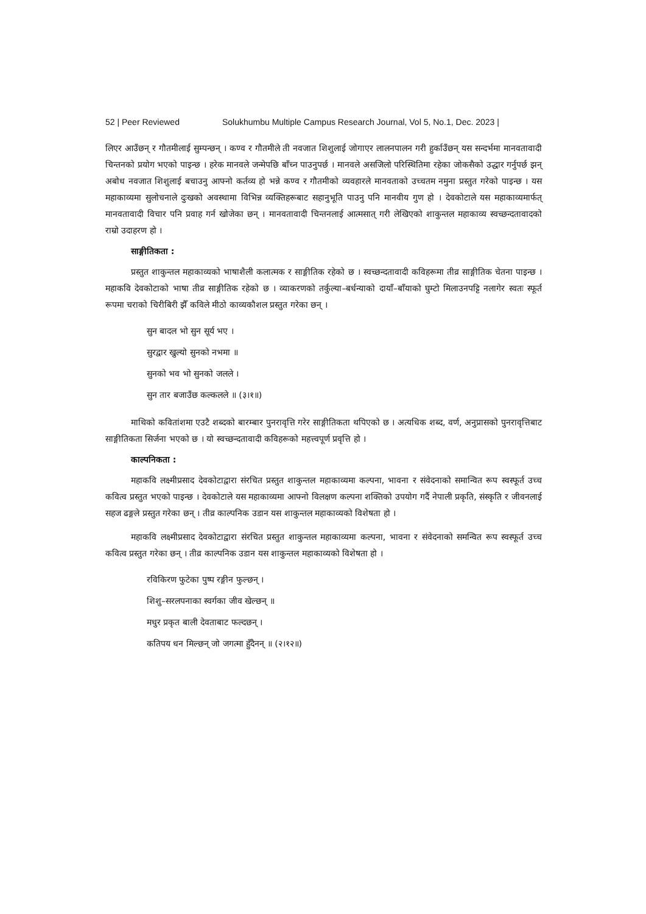52 | Peer Reviewed Solukhumbu Multiple Campus Research Journal, Vol 5, No.1, Dec. 2023 |
लिएर आउँछन् र गौतमीलाई सुम्पन्छन् । कण्व र गौतमीले ती नवजात शिशुलाई जोगाएर लालनपालन गरी हुर्काउँछन् यस सन्दर्भमा मानवतावादी चिन्तनको प्रयोग भएको पाइन्छ । हरेक मानवले जन्मेपछि बाँच्न पाउनुपर्छ । मानवले असजिलो परिस्थितिमा रहेका जोकसैको उद्धार गर्नुपर्छ झन् अबोध नवजात शिशुलाई बचाउनु आफ्नो कर्तव्य हो भन्ने कण्व र गौतमीको व्यवहारले मानवताको उच्चतम नमुना प्रस्तुत गरेको पाइन्छ । यस महाकाव्यमा सुलोचनाले दुःखको अवस्थामा विभिन्न व्यक्तिहरूबाट सहानुभूति पाउनु पनि मानवीय गुण हो । देवकोटाले यस महाकाव्यमार्फत् मानवतावादी विचार पनि प्रवाह गर्न खोजेका छन् । मानवतावादी चिन्तनलाई आत्मसात् गरी लेखिएको शाकुन्तल महाकाव्य स्वच्छन्दतावादको राम्रो उदाहरण हो ।
साङ्गीतिकता :
प्रस्तुत शाकुन्तल महाकाव्यको भाषाशैली कलात्मक र साङ्गीतिक रहेको छ । स्वच्छन्दतावादी कविहरूमा तीव्र साङ्गीतिक चेतना पाइन्छ । महाकवि देवकोटाको भाषा तीव्र साङ्गीतिक रहेको छ । व्याकरणको तर्कुल्या–बर्धन्याको दायाँ–बाँयाको घुम्टो मिलाउनपट्टि नलागेर स्वतः स्फूर्त रूपमा चराको चिरीबिरी झैँ कविले मीठो काव्यकौशल प्रस्तुत गरेका छन् ।
सुन बादल भो सुन सूर्य भए ।
सुरद्वार खुल्यो सुनको नभमा ॥
सुनको भव भो सुनको जलले ।
सुन तार बजाउँछ कल्कलले ॥ (३।१॥)
माथिको कवितांशमा एउटै शब्दको बारम्बार पुनरावृत्ति गरेर साङ्गीतिकता थपिएको छ । अत्यधिक शब्द, वर्ण, अनुप्रासको पुनरावृत्तिबाट साङ्गीतिकता सिर्जना भएको छ । यो स्वच्छन्दतावादी कविहरूको महत्त्वपूर्ण प्रवृत्ति हो ।
काल्पनिकता :
महाकवि लक्ष्मीप्रसाद देवकोटाद्वारा संरचित प्रस्तुत शाकुन्तल महाकाव्यमा कल्पना, भावना र संवेदनाको समान्वित रूप स्वस्फूर्त उच्च कवित्व प्रस्तुत भएको पाइन्छ । देवकोटाले यस महाकाव्यमा आफ्नो विलक्षण कल्पना शक्तिको उपयोग गर्दै नेपाली प्रकृति, संस्कृति र जीवनलाई सहज ढङ्गले प्रस्तुत गरेका छन् । तीव्र काल्पनिक उडान यस शाकुन्तल महाकाव्यको विशेषता हो ।
महाकवि लक्ष्मीप्रसाद देवकोटाद्वारा संरचित प्रस्तुत शाकुन्तल महाकाव्यमा कल्पना, भावना र संवेदनाको समन्वित रूप स्वस्फूर्त उच्च कवित्व प्रस्तुत गरेका छन् । तीव्र काल्पनिक उडान यस शाकुन्तल महाकाव्यको विशेषता हो ।
रविकिरण फुटेका पुष्प रङ्गीन फुल्छन् ।
शिशु–सरलपनाका स्वर्गका जीव खेल्छन् ॥
मधुर प्रकृत बाली देवताबाट फल्दछन् ।
कतिपय धन मिल्छन् जो जगत्मा हुँदैनन् ॥ (२।१२॥)